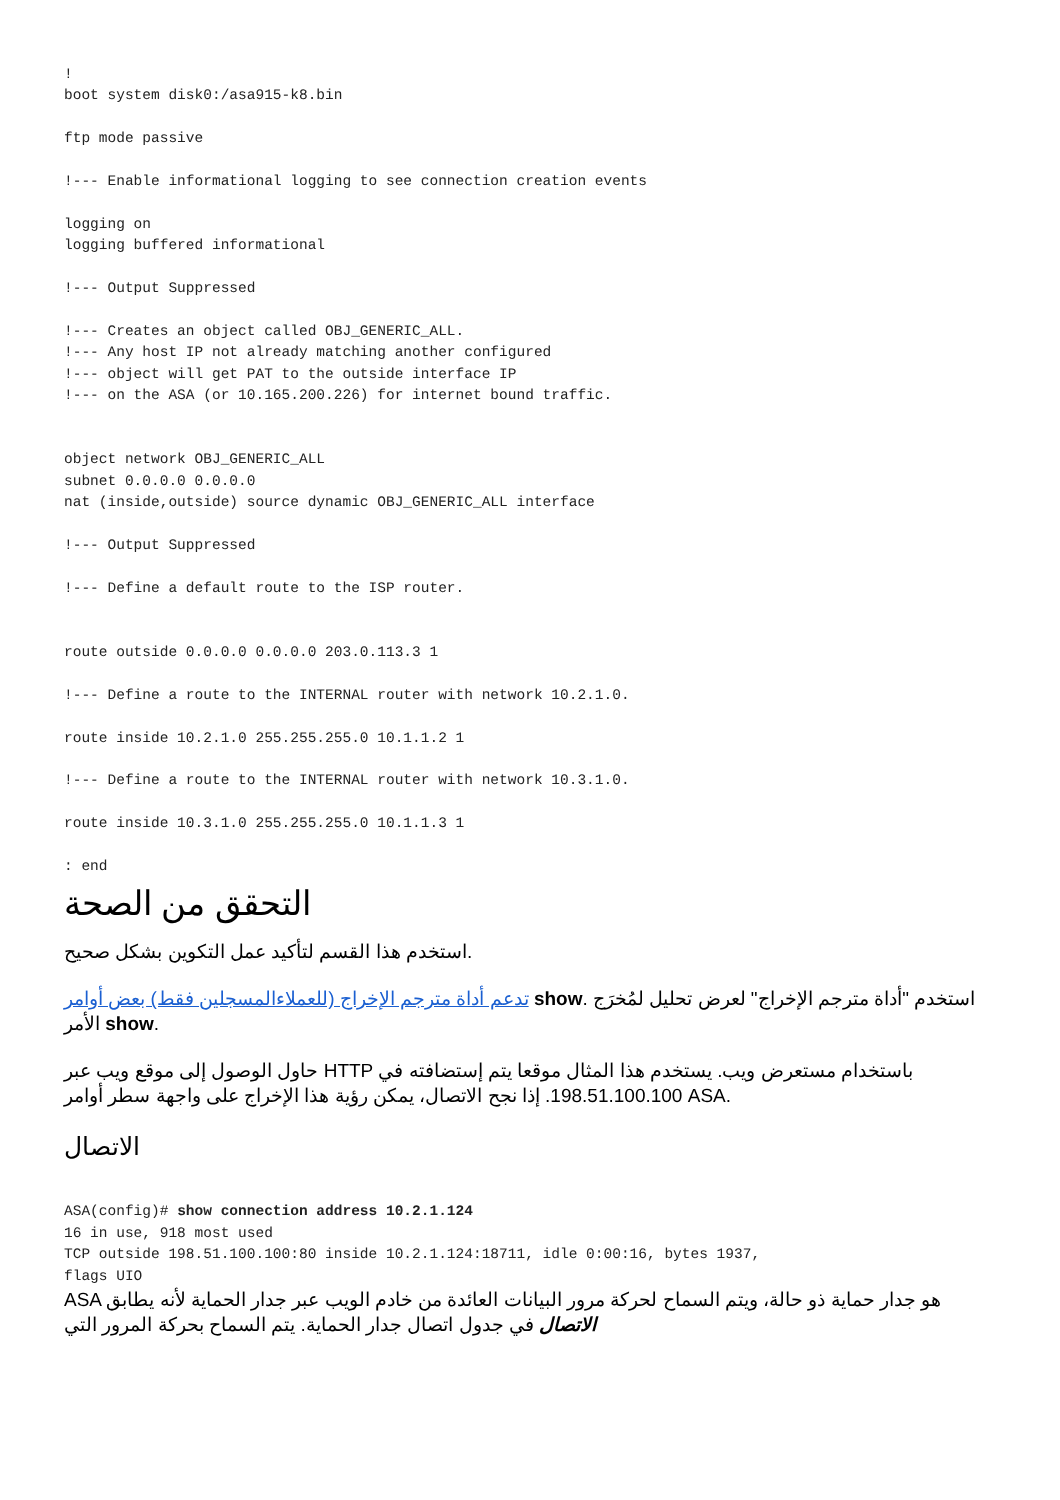!
boot system disk0:/asa915-k8.bin

ftp mode passive

!--- Enable informational logging to see connection creation events

logging on
logging buffered informational

!--- Output Suppressed

!--- Creates an object called OBJ_GENERIC_ALL.
!--- Any host IP not already matching another configured
!--- object will get PAT to the outside interface IP
!--- on the ASA (or 10.165.200.226) for internet bound traffic.


object network OBJ_GENERIC_ALL
subnet 0.0.0.0 0.0.0.0
nat (inside,outside) source dynamic OBJ_GENERIC_ALL interface

!--- Output Suppressed

!--- Define a default route to the ISP router.


route outside 0.0.0.0 0.0.0.0 203.0.113.3 1

!--- Define a route to the INTERNAL router with network 10.2.1.0.

route inside 10.2.1.0 255.255.255.0 10.1.1.2 1

!--- Define a route to the INTERNAL router with network 10.3.1.0.

route inside 10.3.1.0 255.255.255.0 10.1.1.3 1

: end
التحقق من الصحة
استخدم هذا القسم لتأكيد عمل التكوين بشكل صحيح.
تدعم أداة مترجم الإخراج (للعملاءالمسجلين فقط) بعض أوامر show. استخدم "أداة مترجم الإخراج" لعرض تحليل لمُخرَج الأمر show.
حاول الوصول إلى موقع ويب عبر HTTP باستخدام مستعرض ويب. يستخدم هذا المثال موقعا يتم إستضافته في 198.51.100.100. إذا نجح الاتصال، يمكن رؤية هذا الإخراج على واجهة سطر أوامر ASA.
الاتصال
ASA(config)# show connection address 10.2.1.124
16 in use, 918 most used
TCP outside 198.51.100.100:80 inside 10.2.1.124:18711, idle 0:00:16, bytes 1937,
flags UIO
ASA هو جدار حماية ذو حالة، ويتم السماح لحركة مرور البيانات العائدة من خادم الويب عبر جدار الحماية لأنه يطابق الاتصال في جدول اتصال جدار الحماية. يتم السماح بحركة المرور التي